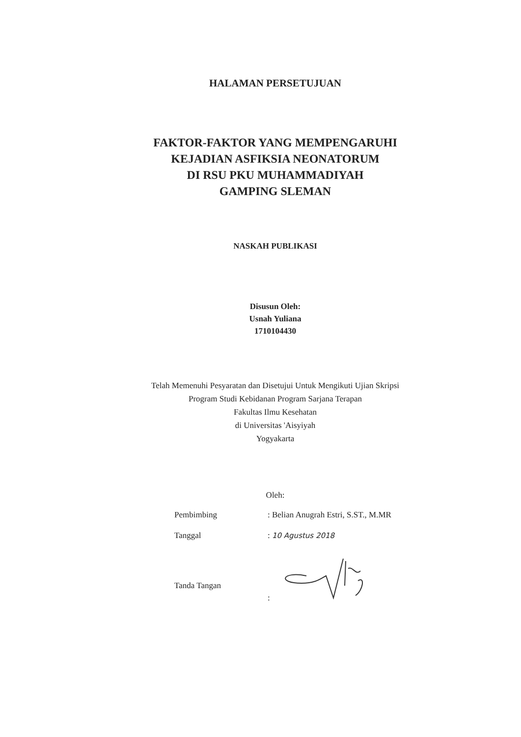HALAMAN PERSETUJUAN
FAKTOR-FAKTOR YANG MEMPENGARUHI
KEJADIAN ASFIKSIA NEONATORUM
DI RSU PKU MUHAMMADIYAH
GAMPING SLEMAN
NASKAH PUBLIKASI
Disusun Oleh:
Usnah Yuliana
1710104430
Telah Memenuhi Pesyaratan dan Disetujui Untuk Mengikuti Ujian Skripsi
Program Studi Kebidanan Program Sarjana Terapan
Fakultas Ilmu Kesehatan
di Universitas 'Aisyiyah
Yogyakarta
Oleh:
| Pembimbing | : Belian Anugrah Estri, S.ST., M.MR |
| Tanggal | : 10 Agustus 2018 |
| Tanda Tangan | : |